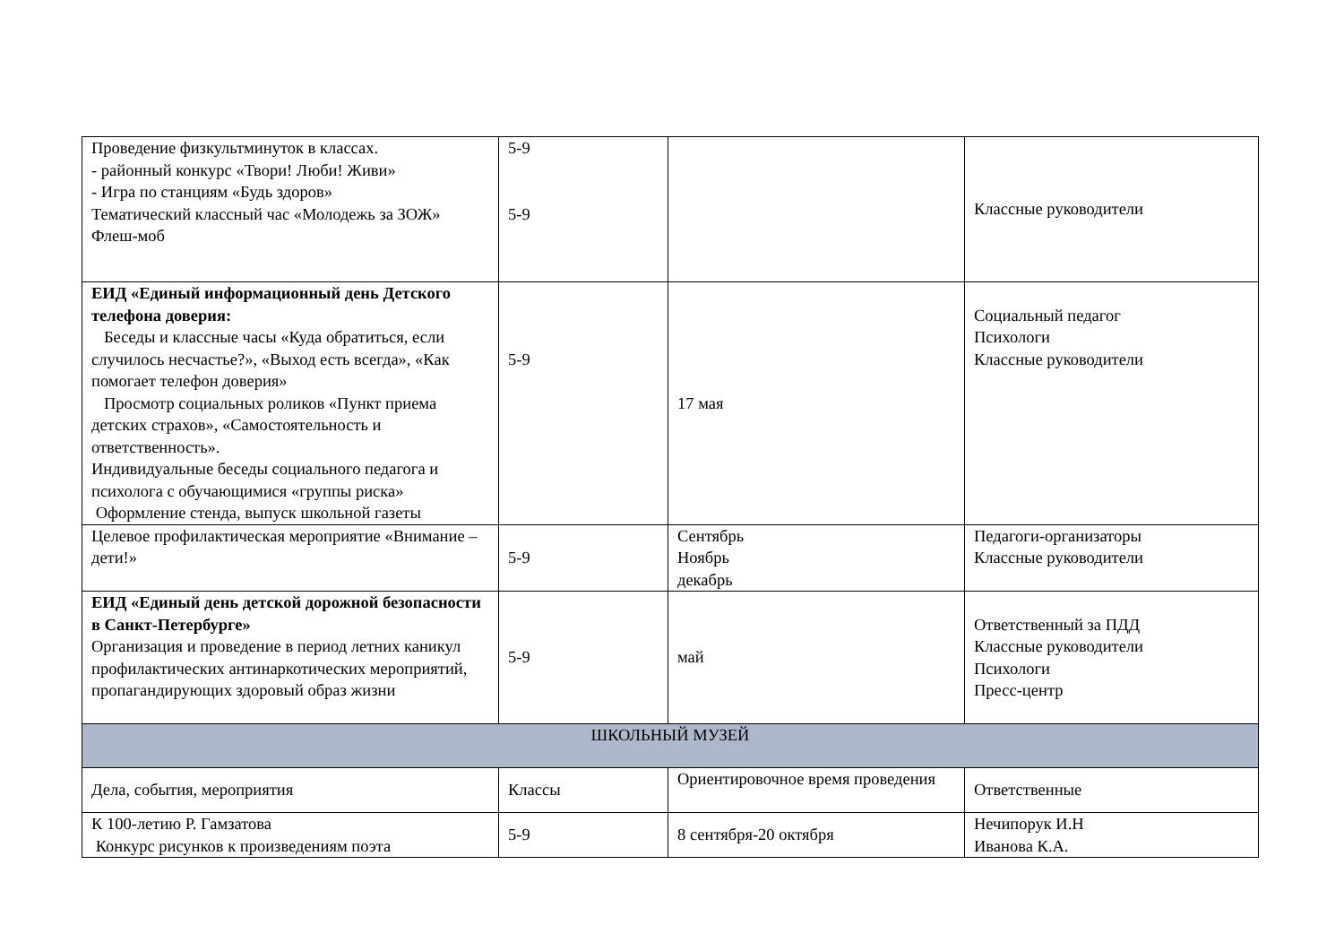| Проведение физкультминуток в классах. - районный конкурс «Твори! Люби! Живи» - Игра по станциям «Будь здоров» Тематический классный час «Молодежь за ЗОЖ» Флеш-моб | 5-9 5-9 | | Классные руководители |
| ЕИД «Единый информационный день Детского телефона доверия: Беседы и классные часы «Куда обратиться, если случилось несчастье?», «Выход есть всегда», «Как помогает телефон доверия» Просмотр социальных роликов «Пункт приема детских страхов», «Самостоятельность и ответственность». Индивидуальные беседы социального педагога и психолога с обучающимися «группы риска» Оформление стенда, выпуск школьной газеты | 5-9 | 17 мая | Социальный педагог Психологи Классные руководители |
| Целевое профилактическая мероприятие «Внимание – дети!» | 5-9 | Сентябрь Ноябрь декабрь | Педагоги-организаторы Классные руководители |
| ЕИД «Единый день детской дорожной безопасности в Санкт-Петербурге» Организация и проведение в период летних каникул профилактических антинаркотических мероприятий, пропагандирующих здоровый образ жизни | 5-9 | май | Ответственный за ПДД Классные руководители Психологи Пресс-центр |
| ШКОЛЬНЫЙ МУЗЕЙ | | | |
| Дела, события, мероприятия | Классы | Ориентировочное время проведения | Ответственные |
| К 100-летию Р. Гамзатова Конкурс рисунков к произведениям поэта | 5-9 | 8 сентября-20 октября | Нечипорук И.Н Иванова К.А. |